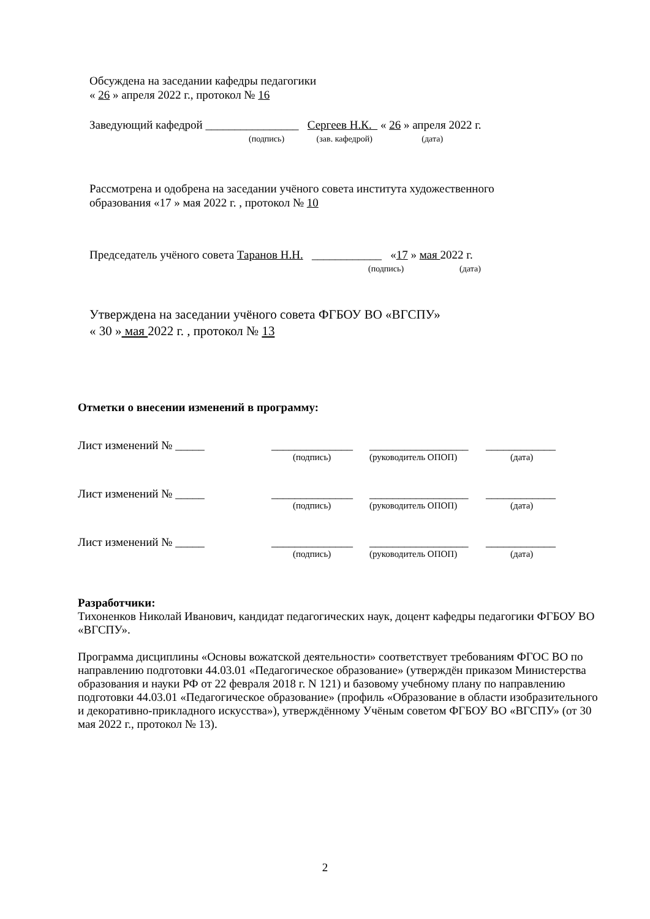Обсуждена на заседании кафедры педагогики
« 26 » апреля 2022 г., протокол № 16
Заведующий кафедрой ________________ Сергеев Н.К. « 26 » апреля 2022 г.
(подпись) (зав. кафедрой) (дата)
Рассмотрена и одобрена на заседании учёного совета института художественного
образования «17 » мая 2022 г. , протокол № 10
Председатель учёного совета Таранов Н.Н. ____________ «17 » мая 2022 г.
(подпись) (дата)
Утверждена на заседании учёного совета ФГБОУ ВО «ВГСПУ»
« 30 » мая 2022 г. , протокол № 13
Отметки о внесении изменений в программу:
| Лист изменений № _____ | ______________ | _________________ | ____________ |
| | (подпись) | (руководитель ОПОП) | (дата) |
| Лист изменений № _____ | ______________ | _________________ | ____________ |
| | (подпись) | (руководитель ОПОП) | (дата) |
| Лист изменений № _____ | ______________ | _________________ | ____________ |
| | (подпись) | (руководитель ОПОП) | (дата) |
Разработчики:
Тихоненков Николай Иванович, кандидат педагогических наук, доцент кафедры педагогики ФГБОУ ВО «ВГСПУ».
Программа дисциплины «Основы вожатской деятельности» соответствует требованиям ФГОС ВО по направлению подготовки 44.03.01 «Педагогическое образование» (утверждён приказом Министерства образования и науки РФ от 22 февраля 2018 г. N 121) и базовому учебному плану по направлению подготовки 44.03.01 «Педагогическое образование» (профиль «Образование в области изобразительного и декоративно-прикладного искусства»), утверждённому Учёным советом ФГБОУ ВО «ВГСПУ» (от 30 мая 2022 г., протокол № 13).
2